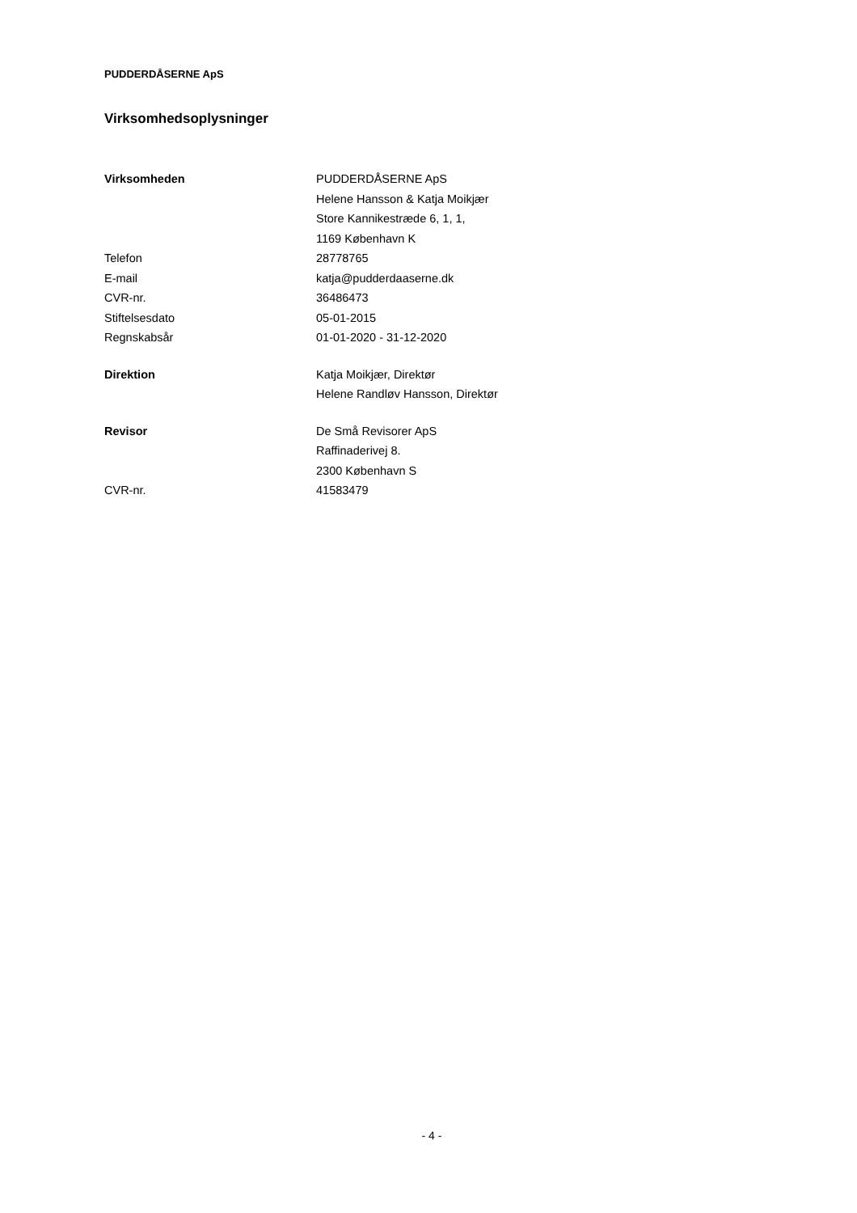PUDDERDÅSERNE ApS
Virksomhedsoplysninger
Virksomheden PUDDERDÅSERNE ApS
Helene Hansson & Katja Moikjær
Store Kannikestræde 6, 1, 1,
1169 København K
Telefon 28778765
E-mail katja@pudderdaaserne.dk
CVR-nr. 36486473
Stiftelsesdato 05-01-2015
Regnskabsår 01-01-2020 - 31-12-2020
Direktion Katja Moikjær, Direktør
Helene Randløv Hansson, Direktør
Revisor De Små Revisorer ApS
Raffinaderivej 8.
2300 København S
CVR-nr. 41583479
- 4 -